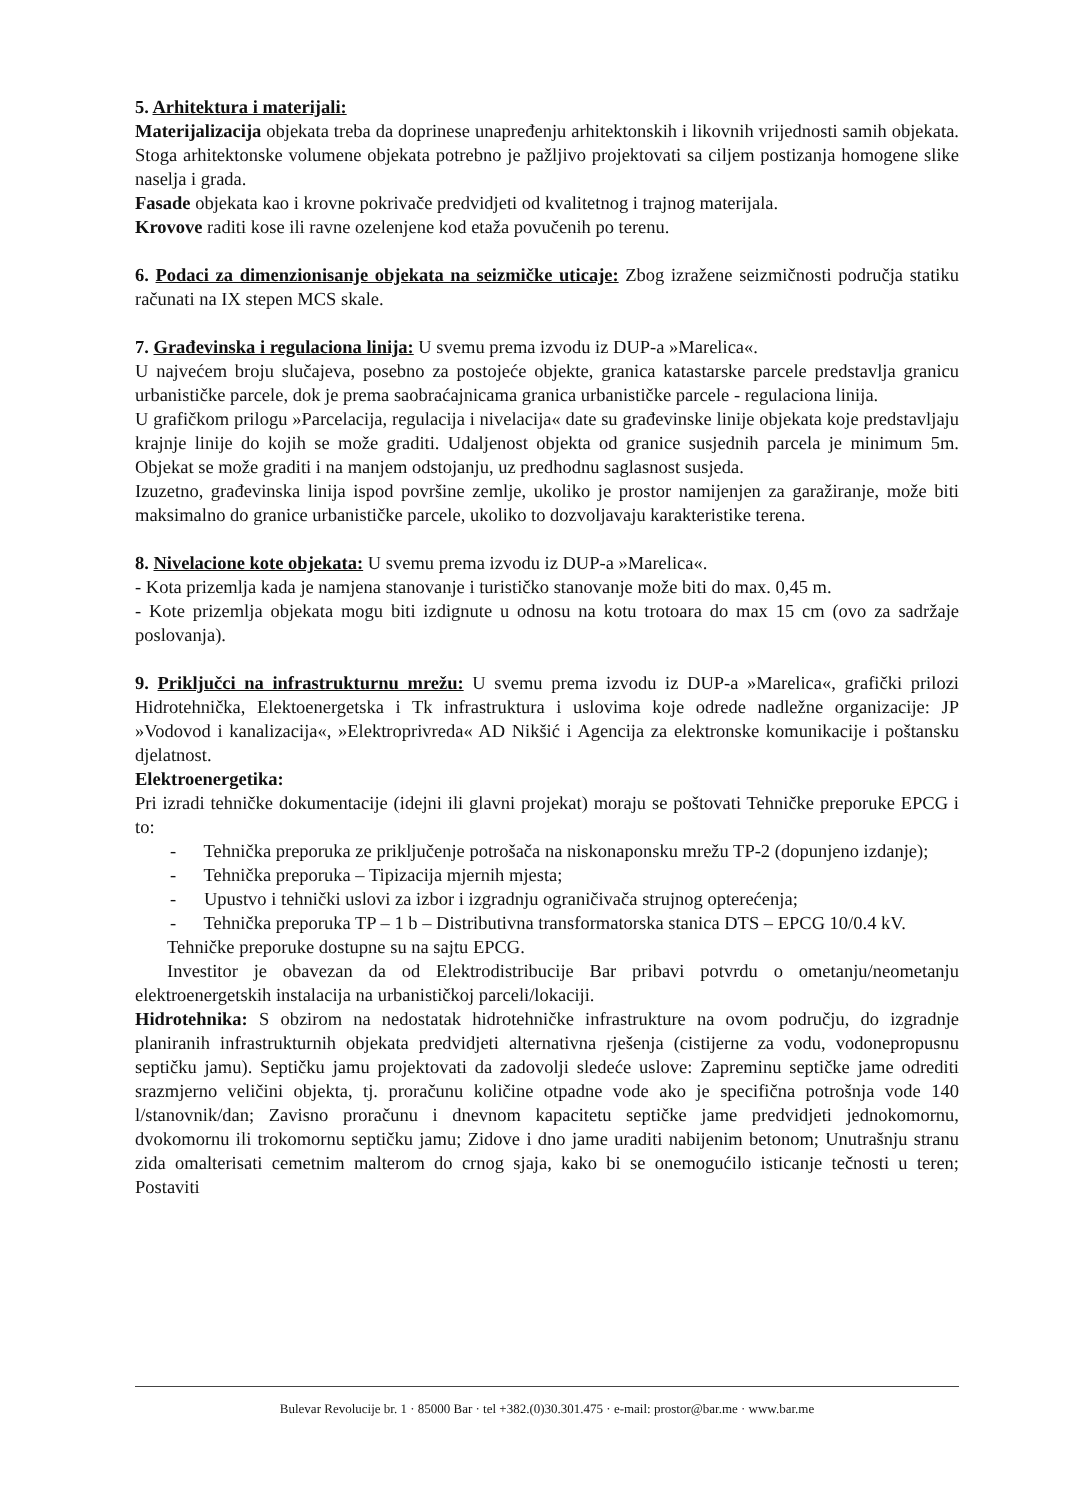5. Arhitektura i materijali:
Materijalizacija objekata treba da doprinese unapređenju arhitektonskih i likovnih vrijednosti samih objekata. Stoga arhitektonske volumene objekata potrebno je pažljivo projektovati sa ciljem postizanja homogene slike naselja i grada.
Fasade objekata kao i krovne pokrivače predvidjeti od kvalitetnog i trajnog materijala.
Krovove raditi kose ili ravne ozelenjene kod etaža povučenih po terenu.
6. Podaci za dimenzionisanje objekata na seizmičke uticaje: Zbog izražene seizmičnosti područja statiku računati na IX stepen MCS skale.
7. Građevinska i regulaciona linija: U svemu prema izvodu iz DUP-a »Marelica«.
U najvećem broju slučajeva, posebno za postojeće objekte, granica katastarske parcele predstavlja granicu urbanističke parcele, dok je prema saobraćajnicama granica urbanističke parcele - regulaciona linija.
U grafičkom prilogu »Parcelacija, regulacija i nivelacija« date su građevinske linije objekata koje predstavljaju krajnje linije do kojih se može graditi. Udaljenost objekta od granice susjednih parcela je minimum 5m. Objekat se može graditi i na manjem odstojanju, uz predhodnu saglasnost susjeda.
Izuzetno, građevinska linija ispod površine zemlje, ukoliko je prostor namijenjen za garažiranje, može biti maksimalno do granice urbanističke parcele, ukoliko to dozvoljavaju karakteristike terena.
8. Nivelacione kote objekata: U svemu prema izvodu iz DUP-a »Marelica«.
- Kota prizemlja kada je namjena stanovanje i turističko stanovanje može biti do max. 0,45 m.
- Kote prizemlja objekata mogu biti izdignute u odnosu na kotu trotoara do max 15 cm (ovo za sadržaje poslovanja).
9. Priključci na infrastrukturnu mrežu: U svemu prema izvodu iz DUP-a »Marelica«, grafički prilozi Hidrotehnička, Elektoenergetska i Tk infrastruktura i uslovima koje odrede nadležne organizacije: JP »Vodovod i kanalizacija«, »Elektroprivreda« AD Nikšić i Agencija za elektronske komunikacije i poštansku djelatnost.
Elektroenergetika:
Pri izradi tehničke dokumentacije (idejni ili glavni projekat) moraju se poštovati Tehničke preporuke EPCG i to:
- Tehnička preporuka ze priključenje potrošača na niskonaponsku mrežu TP-2 (dopunjeno izdanje);
- Tehnička preporuka – Tipizacija mjernih mjesta;
- Upustvo i tehnički uslovi za izbor i izgradnju ograničivača strujnog opterećenja;
- Tehnička preporuka TP – 1 b – Distributivna transformatorska stanica DTS – EPCG 10/0.4 kV.
Tehničke preporuke dostupne su na sajtu EPCG.
Investitor je obavezan da od Elektrodistribucije Bar pribavi potvrdu o ometanju/neometanju elektroenergetskih instalacija na urbanističkoj parceli/lokaciji.
Hidrotehnika: S obzirom na nedostatak hidrotehničke infrastrukture na ovom području, do izgradnje planiranih infrastrukturnih objekata predvidjeti alternativna rješenja (cistijerne za vodu, vodonepropusnu septičku jamu). Septičku jamu projektovati da zadovolji sledeće uslove: Zapreminu septičke jame odrediti srazmjerno veličini objekta, tj. proračunu količine otpadne vode ako je specifična potrošnja vode 140 l/stanovnik/dan; Zavisno proračunu i dnevnom kapacitetu septičke jame predvidjeti jednokomornu, dvokomornu ili trokomornu septičku jamu; Zidove i dno jame uraditi nabijenim betonom; Unutrašnju stranu zida omalterisati cemetnim malterom do crnog sjaja, kako bi se onemogućilo isticanje tečnosti u teren; Postaviti
Bulevar Revolucije br. 1 · 85000 Bar · tel +382.(0)30.301.475 · e-mail: prostor@bar.me · www.bar.me